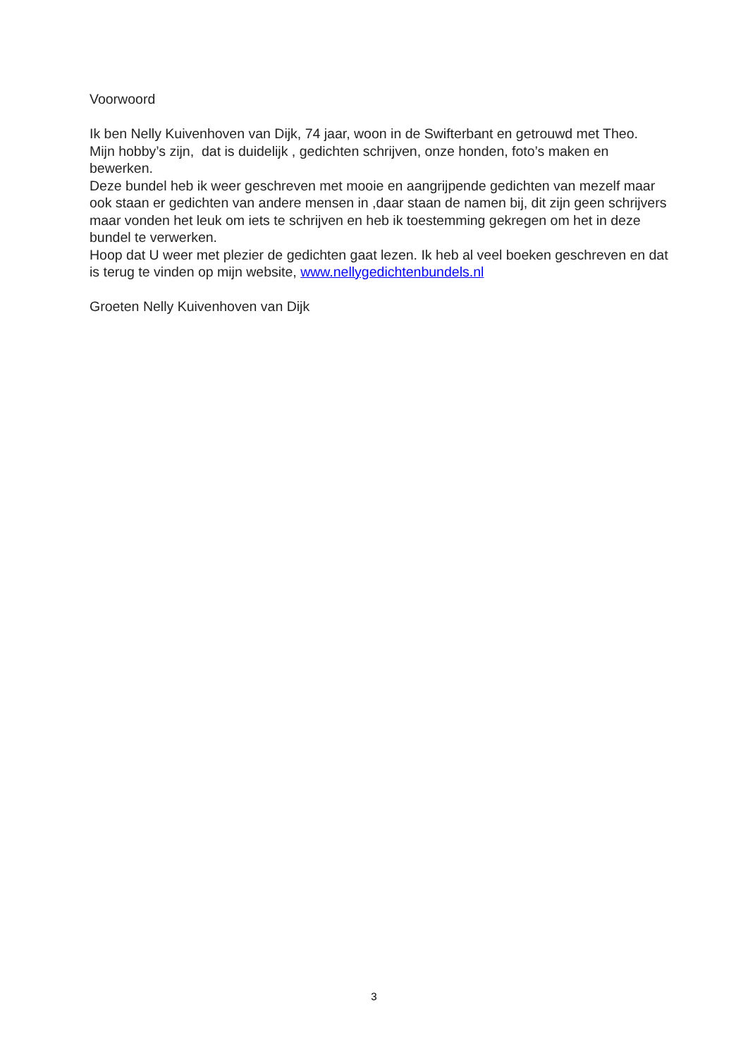Voorwoord
Ik ben Nelly Kuivenhoven van Dijk, 74 jaar, woon in de Swifterbant en getrouwd met Theo.
Mijn hobby’s zijn, dat is duidelijk , gedichten schrijven, onze honden, foto’s maken en bewerken.
Deze bundel heb ik weer geschreven met mooie en aangrijpende gedichten van mezelf maar ook staan er gedichten van andere mensen in ,daar staan de namen bij, dit zijn geen schrijvers maar vonden het leuk om iets te schrijven en heb ik toestemming gekregen om het in deze bundel te verwerken.
Hoop dat U weer met plezier de gedichten gaat lezen. Ik heb al veel boeken geschreven en dat is terug te vinden op mijn website, www.nellygedichtenbundels.nl
Groeten Nelly Kuivenhoven van Dijk
3